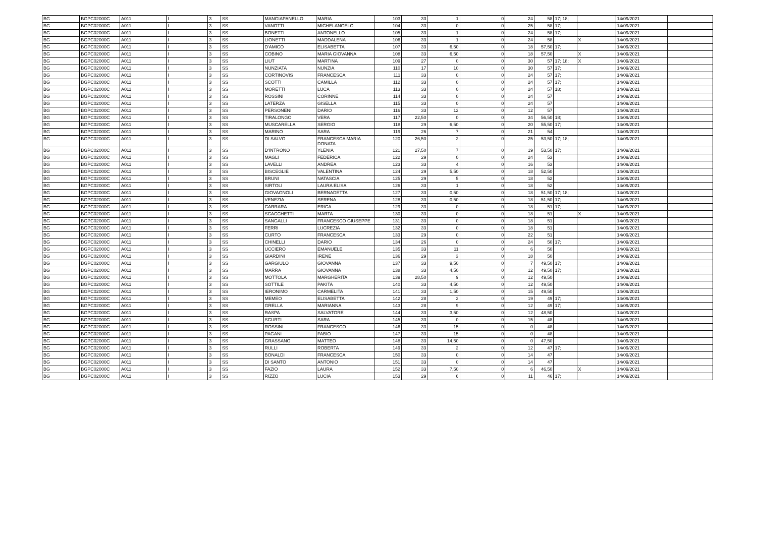| BG | BGPC02000C | A011 | I | 3 | SS | MANGIAPANELLO | MARIA | 103 | 33 | 1 | 0 | 24 | 58 | 17; 18; | | 14/09/2021 | |
| BG | BGPC02000C | A011 | I | 3 | SS | VANOTTI | MICHELANGELO | 104 | 33 | 0 | 0 | 25 | 58 | 17; | | 14/09/2021 | |
| BG | BGPC02000C | A011 | I | 3 | SS | BONETTI | ANTONELLO | 105 | 33 | 1 | 0 | 24 | 58 | 17; | | 14/09/2021 | |
| BG | BGPC02000C | A011 | I | 3 | SS | LIONETTI | MADDALENA | 106 | 33 | 1 | 0 | 24 | 58 | | X | 14/09/2021 | |
| BG | BGPC02000C | A011 | I | 3 | SS | D'AMICO | ELISABETTA | 107 | 33 | 6,50 | 0 | 18 | 57,50 | 17; | | 14/09/2021 | |
| BG | BGPC02000C | A011 | I | 3 | SS | COBINO | MARIA GIOVANNA | 108 | 33 | 6,50 | 0 | 18 | 57,50 | | X | 14/09/2021 | |
| BG | BGPC02000C | A011 | I | 3 | SS | LIUT | MARTINA | 109 | 27 | 0 | 0 | 30 | 57 | 17; 18; | X | 14/09/2021 | |
| BG | BGPC02000C | A011 | I | 3 | SS | NUNZIATA | NUNZIA | 110 | 17 | 10 | 0 | 30 | 57 | 17; | | 14/09/2021 | |
| BG | BGPC02000C | A011 | I | 3 | SS | CORTINOVIS | FRANCESCA | 111 | 33 | 0 | 0 | 24 | 57 | 17; | | 14/09/2021 | |
| BG | BGPC02000C | A011 | I | 3 | SS | SCOTTI | CAMILLA | 112 | 33 | 0 | 0 | 24 | 57 | 17; | | 14/09/2021 | |
| BG | BGPC02000C | A011 | I | 3 | SS | MORETTI | LUCA | 113 | 33 | 0 | 0 | 24 | 57 | 18; | | 14/09/2021 | |
| BG | BGPC02000C | A011 | I | 3 | SS | ROSSINI | CORINNE | 114 | 33 | 0 | 0 | 24 | 57 | | | 14/09/2021 | |
| BG | BGPC02000C | A011 | I | 3 | SS | LATERZA | GISELLA | 115 | 33 | 0 | 0 | 24 | 57 | | | 14/09/2021 | |
| BG | BGPC02000C | A011 | I | 3 | SS | PERSONENI | DARIO | 116 | 33 | 12 | 0 | 12 | 57 | | | 14/09/2021 | |
| BG | BGPC02000C | A011 | I | 3 | SS | TIRALONGO | VERA | 117 | 22,50 | 0 | 0 | 34 | 56,50 | 18; | | 14/09/2021 | |
| BG | BGPC02000C | A011 | I | 3 | SS | MUSCARELLA | SERGIO | 118 | 29 | 6,50 | 0 | 20 | 55,50 | 17; | | 14/09/2021 | |
| BG | BGPC02000C | A011 | I | 3 | SS | MARINO | SARA | 119 | 26 | 7 | 0 | 21 | 54 | | | 14/09/2021 | |
| BG | BGPC02000C | A011 | I | 3 | SS | DI SALVO | FRANCESCA MARIA DONATA | 120 | 26,50 | 2 | 0 | 25 | 53,50 | 17; 18; | | 14/09/2021 | |
| BG | BGPC02000C | A011 | I | 3 | SS | D'INTRONO | YLENIA | 121 | 27,50 | 7 | 0 | 19 | 53,50 | 17; | | 14/09/2021 | |
| BG | BGPC02000C | A011 | I | 3 | SS | MAGLI | FEDERICA | 122 | 29 | 0 | 0 | 24 | 53 | | | 14/09/2021 | |
| BG | BGPC02000C | A011 | I | 3 | SS | LAVELLI | ANDREA | 123 | 33 | 4 | 0 | 16 | 53 | | | 14/09/2021 | |
| BG | BGPC02000C | A011 | I | 3 | SS | BISCEGLIE | VALENTINA | 124 | 29 | 5,50 | 0 | 18 | 52,50 | | | 14/09/2021 | |
| BG | BGPC02000C | A011 | I | 3 | SS | BRUNI | NATASCIA | 125 | 29 | 5 | 0 | 18 | 52 | | | 14/09/2021 | |
| BG | BGPC02000C | A011 | I | 3 | SS | SIRTOLI | LAURA ELISA | 126 | 33 | 1 | 0 | 18 | 52 | | | 14/09/2021 | |
| BG | BGPC02000C | A011 | I | 3 | SS | GIOVAGNOLI | BERNADETTA | 127 | 33 | 0,50 | 0 | 18 | 51,50 | 17; 18; | | 14/09/2021 | |
| BG | BGPC02000C | A011 | I | 3 | SS | VENEZIA | SERENA | 128 | 33 | 0,50 | 0 | 18 | 51,50 | 17; | | 14/09/2021 | |
| BG | BGPC02000C | A011 | I | 3 | SS | CARRARA | ERICA | 129 | 33 | 0 | 0 | 18 | 51 | 17; | | 14/09/2021 | |
| BG | BGPC02000C | A011 | I | 3 | SS | SCACCHETTI | MARTA | 130 | 33 | 0 | 0 | 18 | 51 | | X | 14/09/2021 | |
| BG | BGPC02000C | A011 | I | 3 | SS | SANGALLI | FRANCESCO GIUSEPPE | 131 | 33 | 0 | 0 | 18 | 51 | | | 14/09/2021 | |
| BG | BGPC02000C | A011 | I | 3 | SS | FERRI | LUCREZIA | 132 | 33 | 0 | 0 | 18 | 51 | | | 14/09/2021 | |
| BG | BGPC02000C | A011 | I | 3 | SS | CURTO | FRANCESCA | 133 | 29 | 0 | 0 | 22 | 51 | | | 14/09/2021 | |
| BG | BGPC02000C | A011 | I | 3 | SS | CHINELLI | DARIO | 134 | 26 | 0 | 0 | 24 | 50 | 17; | | 14/09/2021 | |
| BG | BGPC02000C | A011 | I | 3 | SS | UCCIERO | EMANUELE | 135 | 33 | 11 | 0 | 6 | 50 | | | 14/09/2021 | |
| BG | BGPC02000C | A011 | I | 3 | SS | GIARDINI | IRENE | 136 | 29 | 3 | 0 | 18 | 50 | | | 14/09/2021 | |
| BG | BGPC02000C | A011 | I | 3 | SS | GARGIULO | GIOVANNA | 137 | 33 | 9,50 | 0 | 7 | 49,50 | 17; | | 14/09/2021 | |
| BG | BGPC02000C | A011 | I | 3 | SS | MARRA | GIOVANNA | 138 | 33 | 4,50 | 0 | 12 | 49,50 | 17; | | 14/09/2021 | |
| BG | BGPC02000C | A011 | I | 3 | SS | MOTTOLA | MARGHERITA | 139 | 28,50 | 9 | 0 | 12 | 49,50 | | | 14/09/2021 | |
| BG | BGPC02000C | A011 | I | 3 | SS | SOTTILE | PAKITA | 140 | 33 | 4,50 | 0 | 12 | 49,50 | | | 14/09/2021 | |
| BG | BGPC02000C | A011 | I | 3 | SS | IERONIMO | CARMELITA | 141 | 33 | 1,50 | 0 | 15 | 49,50 | | | 14/09/2021 | |
| BG | BGPC02000C | A011 | I | 3 | SS | MEMEO | ELISABETTA | 142 | 28 | 2 | 0 | 19 | 49 | 17; | | 14/09/2021 | |
| BG | BGPC02000C | A011 | I | 3 | SS | GRELLA | MARIANNA | 143 | 28 | 9 | 0 | 12 | 49 | 17; | | 14/09/2021 | |
| BG | BGPC02000C | A011 | I | 3 | SS | RASPA | SALVATORE | 144 | 33 | 3,50 | 0 | 12 | 48,50 | | | 14/09/2021 | |
| BG | BGPC02000C | A011 | I | 3 | SS | SCURTI | SARA | 145 | 33 | 0 | 0 | 15 | 48 | | | 14/09/2021 | |
| BG | BGPC02000C | A011 | I | 3 | SS | ROSSINI | FRANCESCO | 146 | 33 | 15 | 0 | 0 | 48 | | | 14/09/2021 | |
| BG | BGPC02000C | A011 | I | 3 | SS | PAGANI | FABIO | 147 | 33 | 15 | 0 | 0 | 48 | | | 14/09/2021 | |
| BG | BGPC02000C | A011 | I | 3 | SS | GRASSANO | MATTEO | 148 | 33 | 14,50 | 0 | 0 | 47,50 | | | 14/09/2021 | |
| BG | BGPC02000C | A011 | I | 3 | SS | RULLI | ROBERTA | 149 | 33 | 2 | 0 | 12 | 47 | 17; | | 14/09/2021 | |
| BG | BGPC02000C | A011 | I | 3 | SS | BONALDI | FRANCESCA | 150 | 33 | 0 | 0 | 14 | 47 | | | 14/09/2021 | |
| BG | BGPC02000C | A011 | I | 3 | SS | DI SANTO | ANTONIO | 151 | 33 | 0 | 0 | 14 | 47 | | | 14/09/2021 | |
| BG | BGPC02000C | A011 | I | 3 | SS | FAZIO | LAURA | 152 | 33 | 7,50 | 0 | 6 | 46,50 | | X | 14/09/2021 | |
| BG | BGPC02000C | A011 | I | 3 | SS | RIZZO | LUCIA | 153 | 29 | 6 | 0 | 11 | 46 | 17; | | 14/09/2021 | |